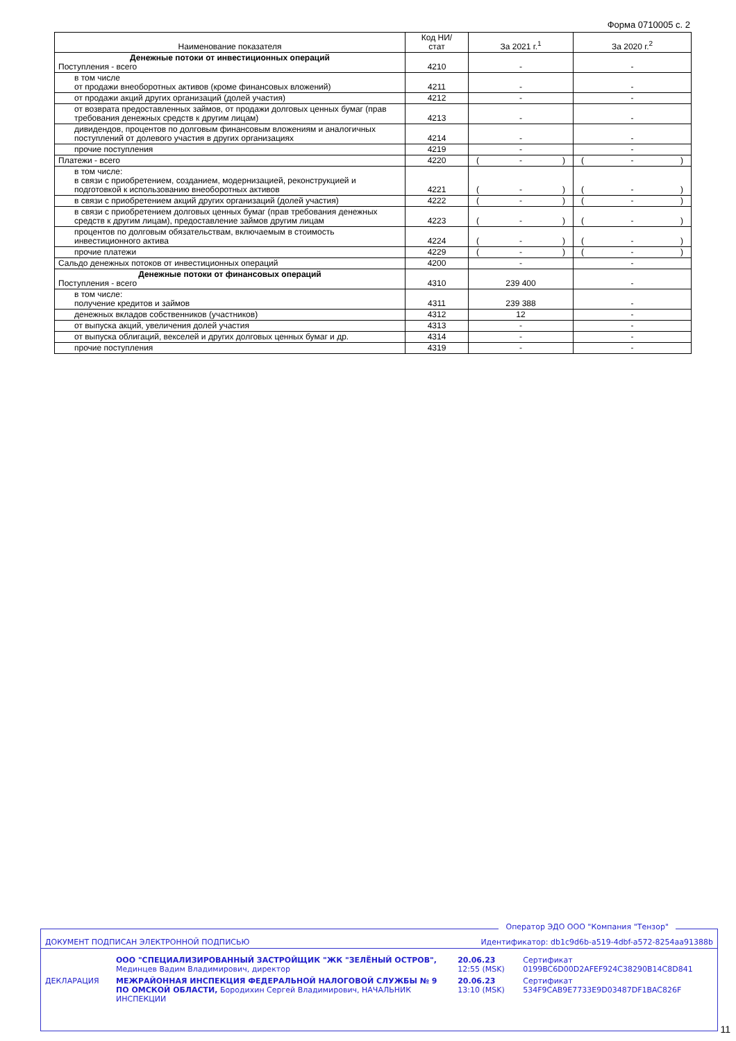Форма 0710005 с. 2
| Наименование показателя | Код НИ/ стат | За 2021 г.<sup>1</sup> | За 2020 г.<sup>2</sup> |
| --- | --- | --- | --- |
| Денежные потоки от инвестиционных операций Поступления - всего | 4210 | - | - |
| в том числе от продажи внеоборотных активов (кроме финансовых вложений) | 4211 | - | - |
| от продажи акций других организаций (долей участия) | 4212 | - | - |
| от возврата предоставленных займов, от продажи долговых ценных бумаг (прав требования денежных средств к другим лицам) | 4213 | - | - |
| дивидендов, процентов по долговым финансовым вложениям и аналогичных поступлений от долевого участия в других организациях | 4214 | - | - |
| прочие поступления | 4219 | - | - |
| Платежи - всего | 4220 | ( - ) | ( - ) |
| в том числе: в связи с приобретением, созданием, модернизацией, реконструкцией и подготовкой к использованию внеоборотных активов | 4221 | ( - ) | ( - ) |
| в связи с приобретением акций других организаций (долей участия) | 4222 | ( - ) | ( - ) |
| в связи с приобретением долговых ценных бумаг (прав требования денежных средств к другим лицам), предоставление займов другим лицам | 4223 | ( - ) | ( - ) |
| процентов по долговым обязательствам, включаемым в стоимость инвестиционного актива | 4224 | ( - ) | ( - ) |
| прочие платежи | 4229 | ( - ) | ( - ) |
| Сальдо денежных потоков от инвестиционных операций | 4200 | - | - |
| Денежные потоки от финансовых операций Поступления - всего | 4310 | 239 400 | - |
| в том числе: получение кредитов и займов | 4311 | 239 388 | - |
| денежных вкладов собственников (участников) | 4312 | 12 | - |
| от выпуска акций, увеличения долей участия | 4313 | - | - |
| от выпуска облигаций, векселей и других долговых ценных бумаг и др. | 4314 | - | - |
| прочие поступления | 4319 | - | - |
Оператор ЭДО ООО "Компания "Тензор"
| ДОКУМЕНТ ПОДПИСАН ЭЛЕКТРОННОЙ ПОДПИСЬЮ | | Идентификатор: db1c9d6b-a519-4dbf-a572-8254aa91388b | |
| | ООО "СПЕЦИАЛИЗИРОВАННЫЙ ЗАСТРОЙЩИК "ЖК "ЗЕЛЁНЫЙ ОСТРОВ", Мединцев Вадим Владимирович, директор | 20.06.23 12:55 (MSK) | Сертификат 0199BC6D00D2AFEF924C38290B14C8D841 |
| ДЕКЛАРАЦИЯ | МЕЖРАЙОННАЯ ИНСПЕКЦИЯ ФЕДЕРАЛЬНОЙ НАЛОГОВОЙ СЛУЖБЫ № 9 ПО ОМСКОЙ ОБЛАСТИ, Бородихин Сергей Владимирович, НАЧАЛЬНИК ИНСПЕКЦИИ | 20.06.23 13:10 (MSK) | Сертификат 534F9CAB9E7733E9D03487DF1BAC826F |
11